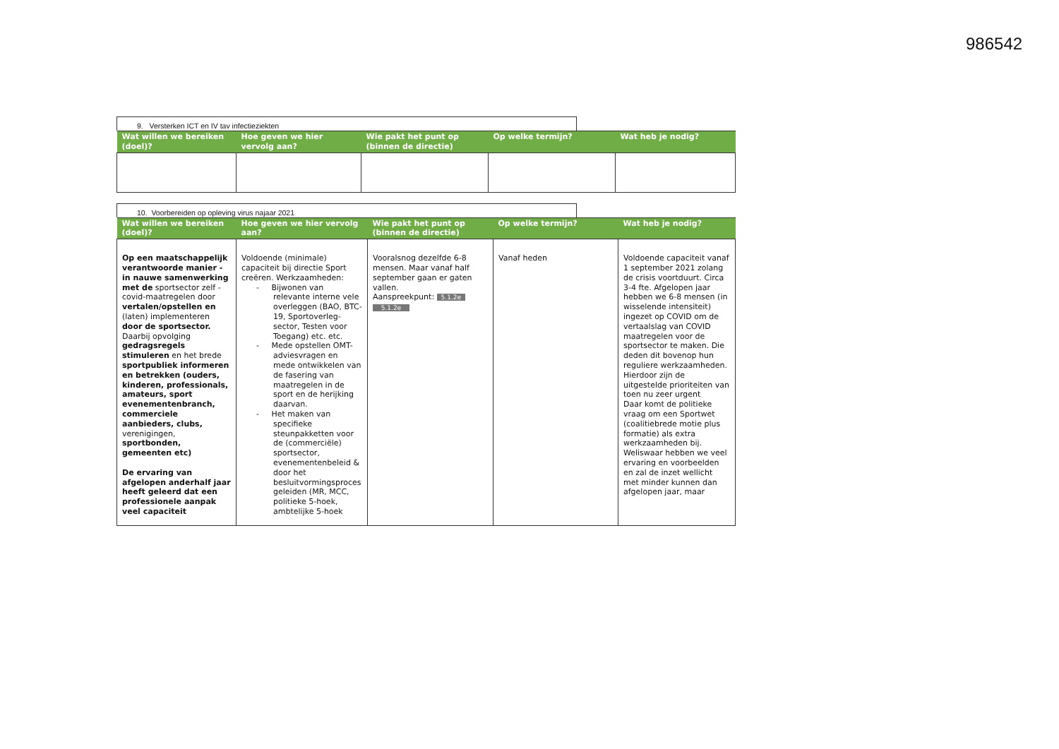986542
9. Versterken ICT en IV tav infectieziekten
| Wat willen we bereiken (doel)? | Hoe geven we hier vervolg aan? | Wie pakt het punt op (binnen de directie) | Op welke termijn? | Wat heb je nodig? |
| --- | --- | --- | --- | --- |
10. Voorbereiden op opleving virus najaar 2021
| Wat willen we bereiken (doel)? | Hoe geven we hier vervolg aan? | Wie pakt het punt op (binnen de directie) | Op welke termijn? | Wat heb je nodig? |
| --- | --- | --- | --- | --- |
| Op een maatschappelijk verantwoorde manier - in nauwe samenwerking met de sportsector zelf - covid-maatregelen door vertalen/opstellen en (laten) implementeren door de sportsector. Daarbij opvolging gedragsregels stimuleren en het brede sportpubliek informeren en betrekken (ouders, kinderen, professionals, amateurs, sport evenementenbranch, commerciele aanbieders, clubs, verenigingen, sportbonden, gemeenten etc) De ervaring van afgelopen anderhalf jaar heeft geleerd dat een professionele aanpak veel capaciteit | Voldoende (minimale) capaciteit bij directie Sport creëren. Werkzaamheden: - Bijwonen van relevante interne vele overleggen (BAO, BTC-19, Sportoverleg-sector, Testen voor Toegang) etc. etc. - Mede opstellen OMT-adviesvragen en mede ontwikkelen van de fasering van maatregelen in de sport en de herijking daarvan. - Het maken van specifieke steunpakketten voor de (commerciële) sportsector, evenementenbeleid & door het besluitvormingsproces geleiden (MR, MCC, politieke 5-hoek, ambtelijke 5-hoek | Vooralsnog dezelfde 6-8 mensen. Maar vanaf half september gaan er gaten vallen. Aanspreekpunt: 5.1.2e 5.1.2e | Vanaf heden | Voldoende capaciteit vanaf 1 september 2021 zolang de crisis voortduurt. Circa 3-4 fte. Afgelopen jaar hebben we 6-8 mensen (in wisselende intensiteit) ingezet op COVID om de vertaalslag van COVID maatregelen voor de sportsector te maken. Die deden dit bovenop hun reguliere werkzaamheden. Hierdoor zijn de uitgestelde prioriteiten van toen nu zeer urgent Daar komt de politieke vraag om een Sportwet (coalitiebrede motie plus formatie) als extra werkzaamheden bij. Weliswaar hebben we veel ervaring en voorbeelden en zal de inzet wellicht met minder kunnen dan afgelopen jaar, maar |